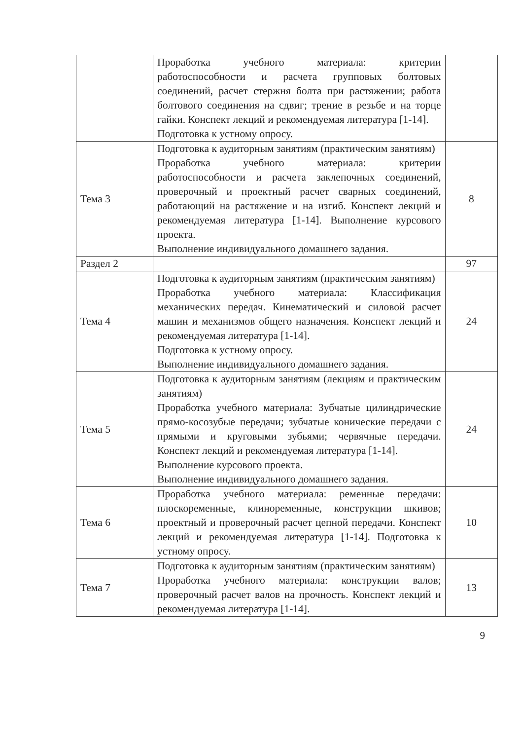| | Проработка учебного материала: критерии работоспособности и расчета групповых болтовых соединений, расчет стержня болта при растяжении; работа болтового соединения на сдвиг; трение в резьбе и на торце гайки. Конспект лекций и рекомендуемая литература [1-14]. Подготовка к устному опросу. | |
| Тема 3 | Подготовка к аудиторным занятиям (практическим занятиям) Проработка учебного материала: критерии работоспособности и расчета заклепочных соединений, проверочный и проектный расчет сварных соединений, работающий на растяжение и на изгиб. Конспект лекций и рекомендуемая литература [1-14]. Выполнение курсового проекта. Выполнение индивидуального домашнего задания. | 8 |
| Раздел 2 | | 97 |
| Тема 4 | Подготовка к аудиторным занятиям (практическим занятиям) Проработка учебного материала: Классификация механических передач. Кинематический и силовой расчет машин и механизмов общего назначения. Конспект лекций и рекомендуемая литература [1-14]. Подготовка к устному опросу. Выполнение индивидуального домашнего задания. | 24 |
| Тема 5 | Подготовка к аудиторным занятиям (лекциям и практическим занятиям) Проработка учебного материала: Зубчатые цилиндрические прямо-косозубые передачи; зубчатые конические передачи с прямыми и круговыми зубьями; червячные передачи. Конспект лекций и рекомендуемая литература [1-14]. Выполнение курсового проекта. Выполнение индивидуального домашнего задания. | 24 |
| Тема 6 | Проработка учебного материала: ременные передачи: плоскоременные, клиноременные, конструкции шкивов; проектный и проверочный расчет цепной передачи. Конспект лекций и рекомендуемая литература [1-14]. Подготовка к устному опросу. | 10 |
| Тема 7 | Подготовка к аудиторным занятиям (практическим занятиям) Проработка учебного материала: конструкции валов; проверочный расчет валов на прочность. Конспект лекций и рекомендуемая литература [1-14]. | 13 |
9